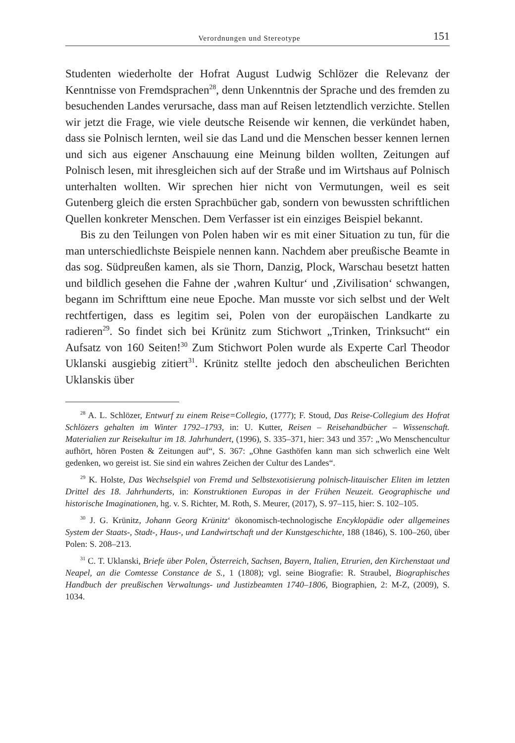Verordnungen und Stereotype 151
Studenten wiederholte der Hofrat August Ludwig Schlözer die Relevanz der Kenntnisse von Fremdsprachen<sup>28</sup>, denn Unkenntnis der Sprache und des fremden zu besuchenden Landes verursache, dass man auf Reisen letztendlich verzichte. Stellen wir jetzt die Frage, wie viele deutsche Reisende wir kennen, die verkündet haben, dass sie Polnisch lernten, weil sie das Land und die Menschen besser kennen lernen und sich aus eigener Anschauung eine Meinung bilden wollten, Zeitungen auf Polnisch lesen, mit ihresgleichen sich auf der Straße und im Wirtshaus auf Polnisch unterhalten wollten. Wir sprechen hier nicht von Vermutungen, weil es seit Gutenberg gleich die ersten Sprachbücher gab, sondern von bewussten schriftlichen Quellen konkreter Menschen. Dem Verfasser ist ein einziges Beispiel bekannt.
Bis zu den Teilungen von Polen haben wir es mit einer Situation zu tun, für die man unterschiedlichste Beispiele nennen kann. Nachdem aber preußische Beamte in das sog. Südpreußen kamen, als sie Thorn, Danzig, Plock, Warschau besetzt hatten und bildlich gesehen die Fahne der ‚wahren Kultur‘ und ‚Zivilisation‘ schwangen, begann im Schrifttum eine neue Epoche. Man musste vor sich selbst und der Welt rechtfertigen, dass es legitim sei, Polen von der europäischen Landkarte zu radieren<sup>29</sup>. So findet sich bei Krünitz zum Stichwort „Trinken, Trinksucht“ ein Aufsatz von 160 Seiten!<sup>30</sup> Zum Stichwort Polen wurde als Experte Carl Theodor Uklanski ausgiebig zitiert<sup>31</sup>. Krünitz stellte jedoch den abscheulichen Berichten Uklanskis über
<sup>28</sup> A. L. Schlözer, Entwurf zu einem Reise=Collegio, (1777); F. Stoud, Das Reise-Collegium des Hofrat Schlözers gehalten im Winter 1792–1793, in: U. Kutter, Reisen – Reisehandbücher – Wissenschaft. Materialien zur Reisekultur im 18. Jahrhundert, (1996), S. 335–371, hier: 343 und 357: „Wo Menschencultur aufhört, hören Posten & Zeitungen auf“, S. 367: „Ohne Gasthöfen kann man sich schwerlich eine Welt gedenken, wo gereist ist. Sie sind ein wahres Zeichen der Cultur des Landes“.
<sup>29</sup> K. Holste, Das Wechselspiel von Fremd und Selbstexotisierung polnisch-litauischer Eliten im letzten Drittel des 18. Jahrhunderts, in: Konstruktionen Europas in der Frühen Neuzeit. Geographische und historische Imaginationen, hg. v. S. Richter, M. Roth, S. Meurer, (2017), S. 97–115, hier: S. 102–105.
<sup>30</sup> J. G. Krünitz, Johann Georg Krünitz‘ ökonomisch-technologische Encyklopädie oder allgemeines System der Staats-, Stadt-, Haus-, und Landwirtschaft und der Kunstgeschichte, 188 (1846), S. 100–260, über Polen: S. 208–213.
<sup>31</sup> C. T. Uklanski, Briefe über Polen, Österreich, Sachsen, Bayern, Italien, Etrurien, den Kirchenstaat und Neapel, an die Comtesse Constance de S., 1 (1808); vgl. seine Biografie: R. Straubel, Biographisches Handbuch der preußischen Verwaltungs- und Justizbeamten 1740–1806, Biographien, 2: M-Z, (2009), S. 1034.